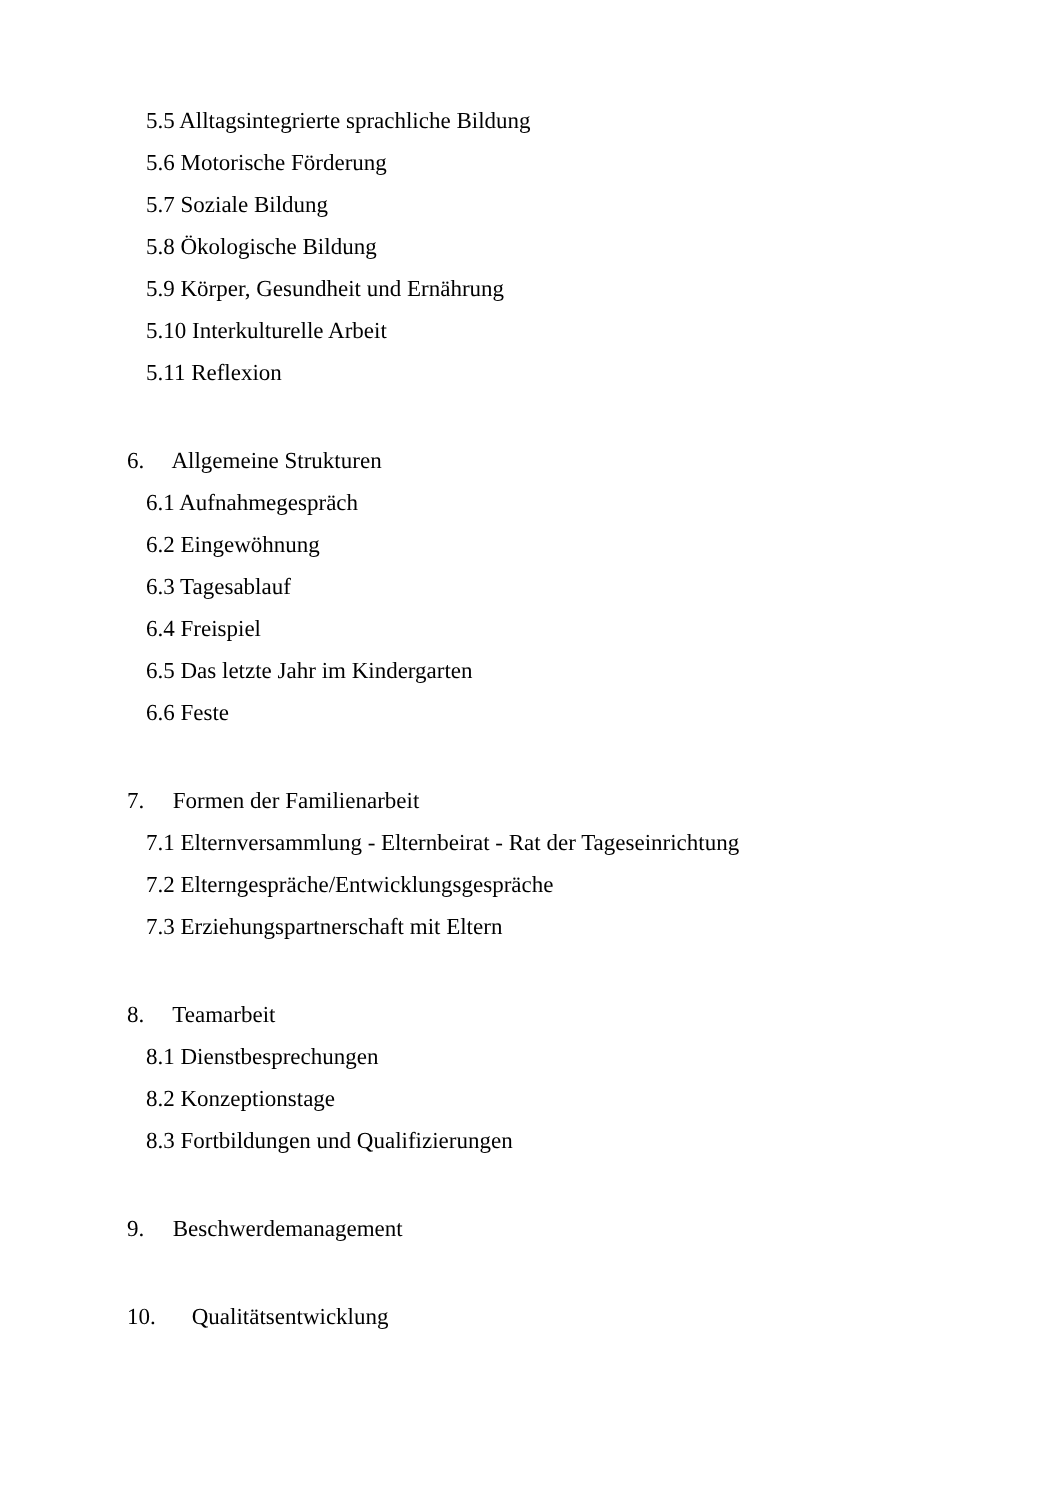5.5 Alltagsintegrierte sprachliche Bildung
5.6 Motorische Förderung
5.7 Soziale Bildung
5.8 Ökologische Bildung
5.9 Körper, Gesundheit und Ernährung
5.10 Interkulturelle Arbeit
5.11 Reflexion
6. Allgemeine Strukturen
6.1 Aufnahmegespräch
6.2 Eingewöhnung
6.3 Tagesablauf
6.4 Freispiel
6.5 Das letzte Jahr im Kindergarten
6.6 Feste
7. Formen der Familienarbeit
7.1 Elternversammlung - Elternbeirat - Rat der Tageseinrichtung
7.2 Elterngespräche/Entwicklungsgespräche
7.3 Erziehungspartnerschaft mit Eltern
8. Teamarbeit
8.1 Dienstbesprechungen
8.2 Konzeptionstage
8.3 Fortbildungen und Qualifizierungen
9. Beschwerdemanagement
10. Qualitätsentwicklung